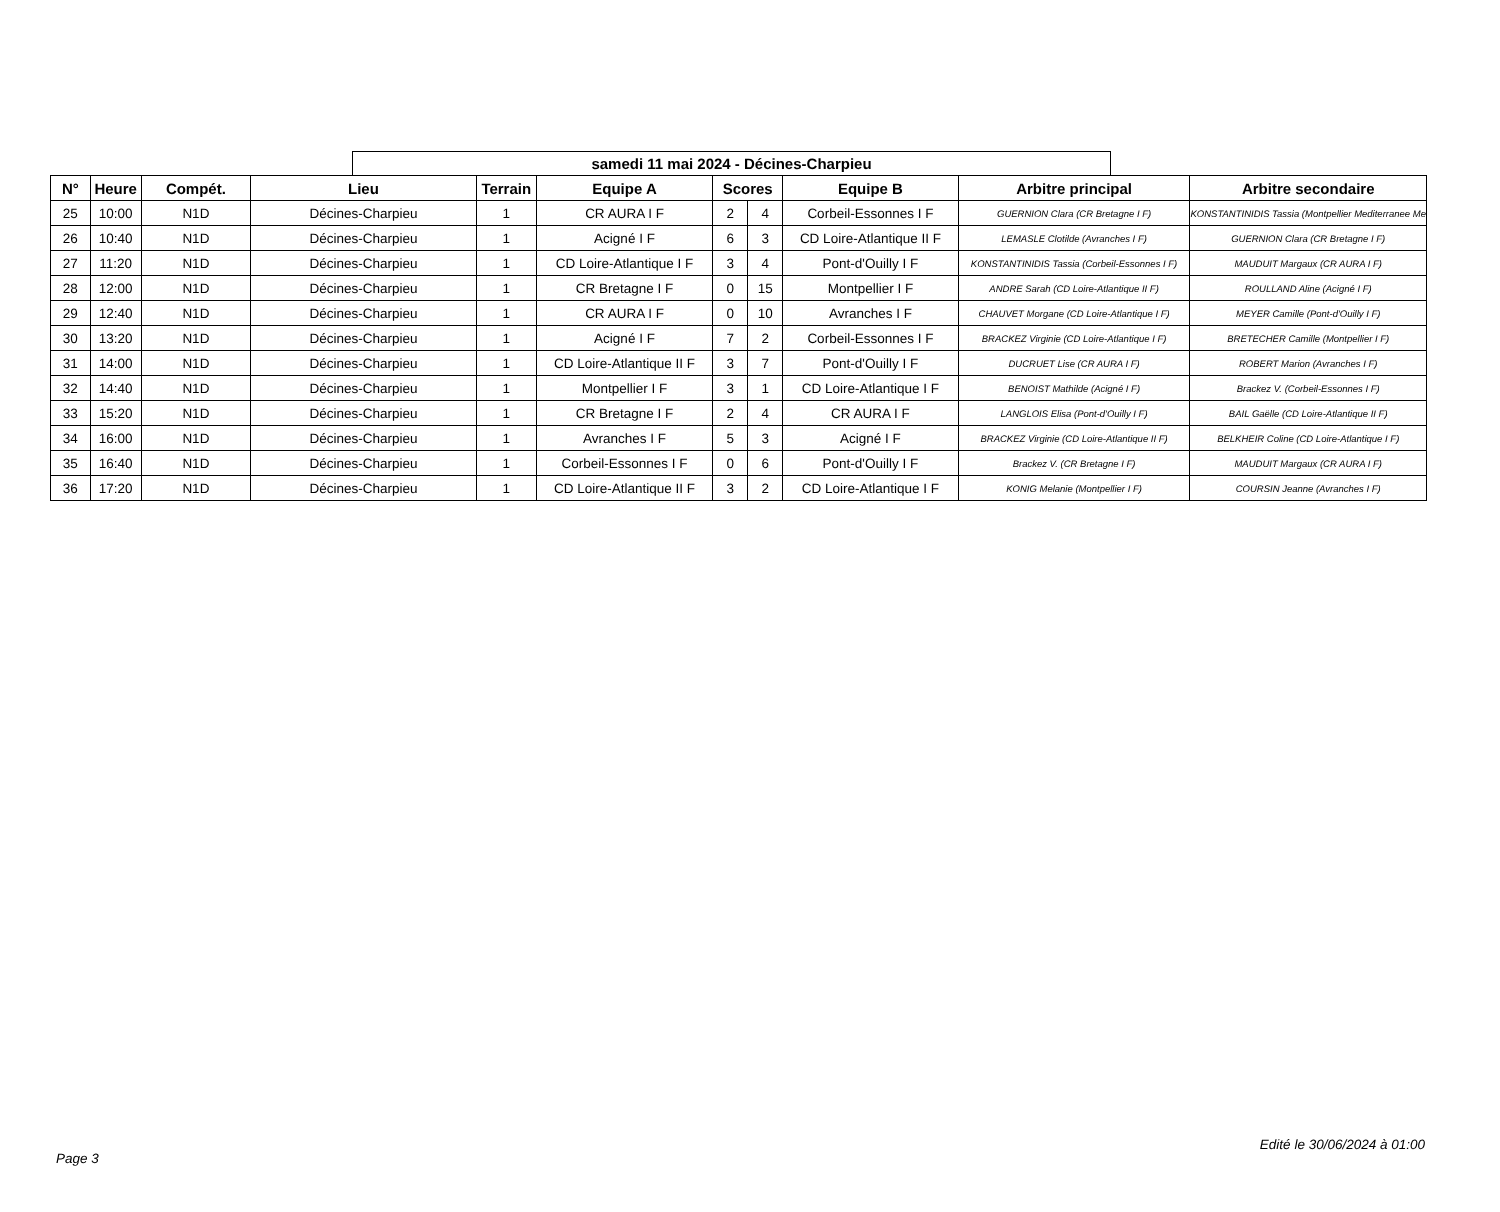samedi 11 mai 2024 - Décines-Charpieu
| N° | Heure | Compét. | Lieu | Terrain | Equipe A | Scores | | Equipe B | Arbitre principal | Arbitre secondaire |
| --- | --- | --- | --- | --- | --- | --- | --- | --- | --- | --- |
| 25 | 10:00 | N1D | Décines-Charpieu | 1 | CR AURA I F | 2 | 4 | Corbeil-Essonnes I F | GUERNION Clara (CR Bretagne I F) | KONSTANTINIDIS Tassia (Montpellier Mediterranee Me |
| 26 | 10:40 | N1D | Décines-Charpieu | 1 | Acigné I F | 6 | 3 | CD Loire-Atlantique II F | LEMASLE Clotilde (Avranches I F) | GUERNION Clara (CR Bretagne I F) |
| 27 | 11:20 | N1D | Décines-Charpieu | 1 | CD Loire-Atlantique I F | 3 | 4 | Pont-d'Ouilly I F | KONSTANTINIDIS Tassia (Corbeil-Essonnes I F) | MAUDUIT Margaux (CR AURA I F) |
| 28 | 12:00 | N1D | Décines-Charpieu | 1 | CR Bretagne I F | 0 | 15 | Montpellier I F | ANDRE Sarah (CD Loire-Atlantique II F) | ROULLAND Aline (Acigné I F) |
| 29 | 12:40 | N1D | Décines-Charpieu | 1 | CR AURA I F | 0 | 10 | Avranches I F | CHAUVET Morgane (CD Loire-Atlantique I F) | MEYER Camille (Pont-d'Ouilly I F) |
| 30 | 13:20 | N1D | Décines-Charpieu | 1 | Acigné I F | 7 | 2 | Corbeil-Essonnes I F | BRACKEZ Virginie (CD Loire-Atlantique I F) | BRETECHER Camille (Montpellier I F) |
| 31 | 14:00 | N1D | Décines-Charpieu | 1 | CD Loire-Atlantique II F | 3 | 7 | Pont-d'Ouilly I F | DUCRUET Lise (CR AURA I F) | ROBERT Marion (Avranches I F) |
| 32 | 14:40 | N1D | Décines-Charpieu | 1 | Montpellier I F | 3 | 1 | CD Loire-Atlantique I F | BENOIST Mathilde (Acigné I F) | Brackez V. (Corbeil-Essonnes I F) |
| 33 | 15:20 | N1D | Décines-Charpieu | 1 | CR Bretagne I F | 2 | 4 | CR AURA I F | LANGLOIS Elisa (Pont-d'Ouilly I F) | BAIL Gaëlle (CD Loire-Atlantique II F) |
| 34 | 16:00 | N1D | Décines-Charpieu | 1 | Avranches I F | 5 | 3 | Acigné I F | BRACKEZ Virginie (CD Loire-Atlantique II F) | BELKHEIR Coline (CD Loire-Atlantique I F) |
| 35 | 16:40 | N1D | Décines-Charpieu | 1 | Corbeil-Essonnes I F | 0 | 6 | Pont-d'Ouilly I F | Brackez V. (CR Bretagne I F) | MAUDUIT Margaux (CR AURA I F) |
| 36 | 17:20 | N1D | Décines-Charpieu | 1 | CD Loire-Atlantique II F | 3 | 2 | CD Loire-Atlantique I F | KONIG Melanie (Montpellier I F) | COURSIN Jeanne (Avranches I F) |
Edité le 30/06/2024 à 01:00
Page 3